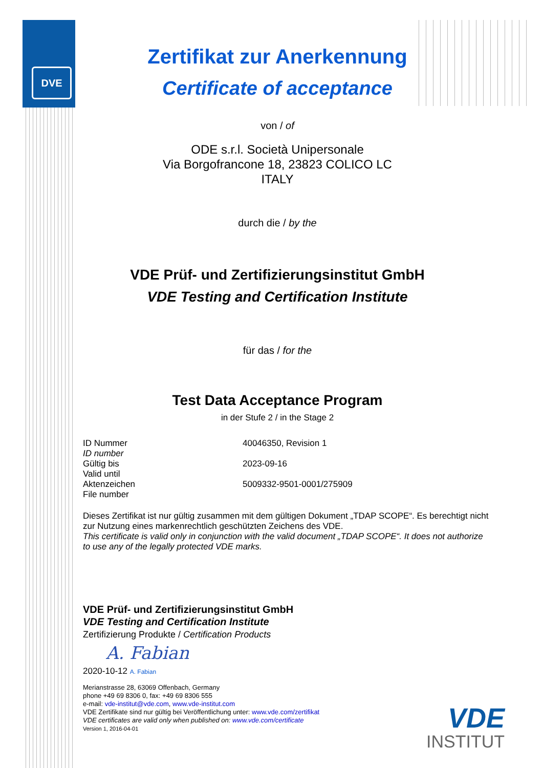DVE
Zertifikat zur Anerkennung
Certificate of acceptance
von / of
ODE s.r.l. Società Unipersonale
Via Borgofrancone 18, 23823 COLICO LC
ITALY
durch die / by the
VDE Prüf- und Zertifizierungsinstitut GmbH
VDE Testing and Certification Institute
für das / for the
Test Data Acceptance Program
in der Stufe 2 / in the Stage 2
ID Nummer
ID number
40046350, Revision 1
Gültig bis
Valid until
2023-09-16
Aktenzeichen
File number
5009332-9501-0001/275909
Dieses Zertifikat ist nur gültig zusammen mit dem gültigen Dokument „TDAP SCOPE“. Es berechtigt nicht zur Nutzung eines markenrechtlich geschützten Zeichens des VDE.
This certificate is valid only in conjunction with the valid document „TDAP SCOPE“. It does not authorize to use any of the legally protected VDE marks.
VDE Prüf- und Zertifizierungsinstitut GmbH
VDE Testing and Certification Institute
Zertifizierung Produkte / Certification Products
A. Fabian
2020-10-12 A. Fabian
Merianstrasse 28, 63069 Offenbach, Germany
phone +49 69 8306 0, fax: +49 69 8306 555
e-mail: vde-institut@vde.com, www.vde-institut.com
VDE Zertifikate sind nur gültig bei Veröffentlichung unter: www.vde.com/zertifikat
VDE certificates are valid only when published on: www.vde.com/certificate
Version 1, 2016-04-01
VDE
INSTITUT